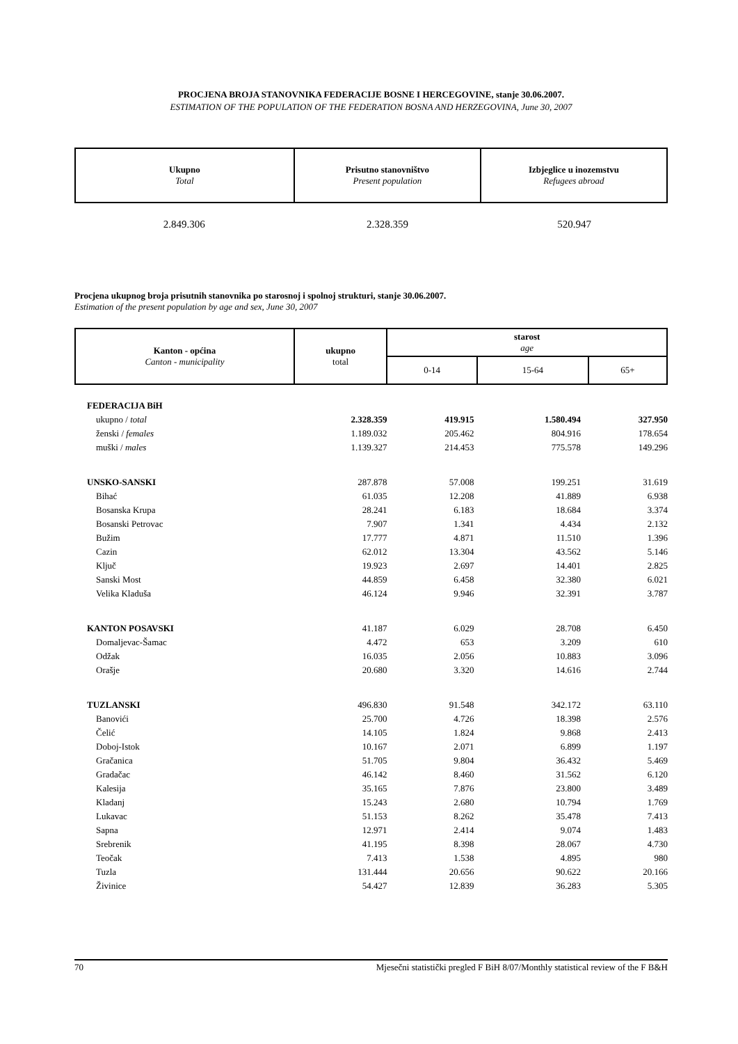PROCJENA BROJA STANOVNIKA FEDERACIJE BOSNE I HERCEGOVINE, stanje 30.06.2007.
ESTIMATION OF THE POPULATION OF THE FEDERATION BOSNA AND HERZEGOVINA, June 30, 2007
| Ukupno Total | Prisutno stanovništvo Present population | Izbjeglice u inozemstvu Refugees abroad |
| --- | --- | --- |
| 2.849.306 | 2.328.359 | 520.947 |
Procjena ukupnog broja prisutnih stanovnika po starosnoj i spolnoj strukturi, stanje 30.06.2007.
Estimation of the present population by age and sex, June 30, 2007
| Kanton - općina Canton - municipality | ukupno total | starost age | | |
| --- | --- | --- | --- | --- |
| | | 0-14 | 15-64 | 65+ |
| FEDERACIJA BiH | | | | |
| ukupno / total | 2.328.359 | 419.915 | 1.580.494 | 327.950 |
| ženski / females | 1.189.032 | 205.462 | 804.916 | 178.654 |
| muški / males | 1.139.327 | 214.453 | 775.578 | 149.296 |
| UNSKO-SANSKI | 287.878 | 57.008 | 199.251 | 31.619 |
| Bihać | 61.035 | 12.208 | 41.889 | 6.938 |
| Bosanska Krupa | 28.241 | 6.183 | 18.684 | 3.374 |
| Bosanski Petrovac | 7.907 | 1.341 | 4.434 | 2.132 |
| Bužim | 17.777 | 4.871 | 11.510 | 1.396 |
| Cazin | 62.012 | 13.304 | 43.562 | 5.146 |
| Ključ | 19.923 | 2.697 | 14.401 | 2.825 |
| Sanski Most | 44.859 | 6.458 | 32.380 | 6.021 |
| Velika Kladuša | 46.124 | 9.946 | 32.391 | 3.787 |
| KANTON POSAVSKI | 41.187 | 6.029 | 28.708 | 6.450 |
| Domaljevac-Šamac | 4.472 | 653 | 3.209 | 610 |
| Odžak | 16.035 | 2.056 | 10.883 | 3.096 |
| Orašje | 20.680 | 3.320 | 14.616 | 2.744 |
| TUZLANSKI | 496.830 | 91.548 | 342.172 | 63.110 |
| Banovići | 25.700 | 4.726 | 18.398 | 2.576 |
| Čelić | 14.105 | 1.824 | 9.868 | 2.413 |
| Doboj-Istok | 10.167 | 2.071 | 6.899 | 1.197 |
| Gračanica | 51.705 | 9.804 | 36.432 | 5.469 |
| Gradačac | 46.142 | 8.460 | 31.562 | 6.120 |
| Kalesija | 35.165 | 7.876 | 23.800 | 3.489 |
| Kladanj | 15.243 | 2.680 | 10.794 | 1.769 |
| Lukavac | 51.153 | 8.262 | 35.478 | 7.413 |
| Sapna | 12.971 | 2.414 | 9.074 | 1.483 |
| Srebrenik | 41.195 | 8.398 | 28.067 | 4.730 |
| Teočak | 7.413 | 1.538 | 4.895 | 980 |
| Tuzla | 131.444 | 20.656 | 90.622 | 20.166 |
| Živinice | 54.427 | 12.839 | 36.283 | 5.305 |
70 Mjesečni statistički pregled F BiH 8/07/Monthly statistical review of the F B&H